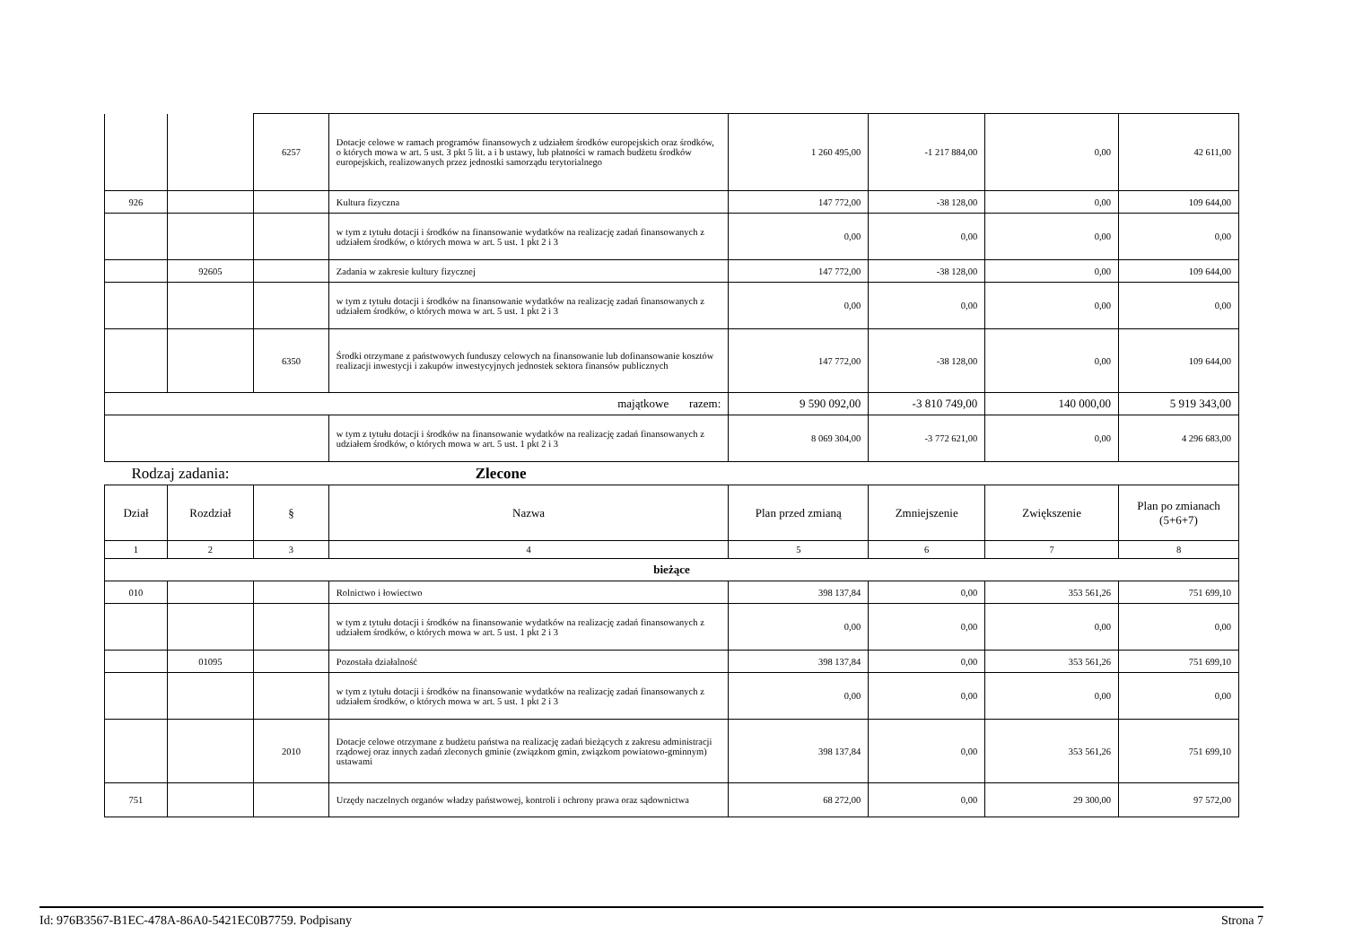| | | 6257 | Dotacje celowe w ramach programów finansowych z udziałem środków europejskich oraz środków, o których mowa w art. 5 ust. 3 pkt 5 lit. a i b ustawy, lub płatności w ramach budżetu środków europejskich, realizowanych przez jednostki samorządu terytorialnego | 1 260 495,00 | -1 217 884,00 | 0,00 | 42 611,00 |
| 926 | | | Kultura fizyczna | 147 772,00 | -38 128,00 | 0,00 | 109 644,00 |
| | | | w tym z tytułu dotacji i środków na finansowanie wydatków na realizację zadań finansowanych z udziałem środków, o których mowa w art. 5 ust. 1 pkt 2 i 3 | 0,00 | 0,00 | 0,00 | 0,00 |
| | 92605 | | Zadania w zakresie kultury fizycznej | 147 772,00 | -38 128,00 | 0,00 | 109 644,00 |
| | | | w tym z tytułu dotacji i środków na finansowanie wydatków na realizację zadań finansowanych z udziałem środków, o których mowa w art. 5 ust. 1 pkt 2 i 3 | 0,00 | 0,00 | 0,00 | 0,00 |
| | | 6350 | Środki otrzymane z państwowych funduszy celowych na finansowanie lub dofinansowanie kosztów realizacji inwestycji i zakupów inwestycyjnych jednostek sektora finansów publicznych | 147 772,00 | -38 128,00 | 0,00 | 109 644,00 |
| majątkowe razem: | | | | 9 590 092,00 | -3 810 749,00 | 140 000,00 | 5 919 343,00 |
| | | | w tym z tytułu dotacji i środków na finansowanie wydatków na realizację zadań finansowanych z udziałem środków, o których mowa w art. 5 ust. 1 pkt 2 i 3 | 8 069 304,00 | -3 772 621,00 | 0,00 | 4 296 683,00 |
| Rodzaj zadania: Zlecone | | | | | | | |
| Dział | Rozdział | § | Nazwa | Plan przed zmianą | Zmniejszenie | Zwiększenie | Plan po zmianach (5+6+7) |
| 1 | 2 | 3 | 4 | 5 | 6 | 7 | 8 |
| bieżące | | | | | | | |
| 010 | | | Rolnictwo i łowiectwo | 398 137,84 | 0,00 | 353 561,26 | 751 699,10 |
| | | | w tym z tytułu dotacji i środków na finansowanie wydatków na realizację zadań finansowanych z udziałem środków, o których mowa w art. 5 ust. 1 pkt 2 i 3 | 0,00 | 0,00 | 0,00 | 0,00 |
| | 01095 | | Pozostała działalność | 398 137,84 | 0,00 | 353 561,26 | 751 699,10 |
| | | | w tym z tytułu dotacji i środków na finansowanie wydatków na realizację zadań finansowanych z udziałem środków, o których mowa w art. 5 ust. 1 pkt 2 i 3 | 0,00 | 0,00 | 0,00 | 0,00 |
| | | 2010 | Dotacje celowe otrzymane z budżetu państwa na realizację zadań bieżących z zakresu administracji rządowej oraz innych zadań zleconych gminie (związkom gmin, związkom powiatowo-gminnym) ustawami | 398 137,84 | 0,00 | 353 561,26 | 751 699,10 |
| 751 | | | Urzędy naczelnych organów władzy państwowej, kontroli i ochrony prawa oraz sądownictwa | 68 272,00 | 0,00 | 29 300,00 | 97 572,00 |
Id: 976B3567-B1EC-478A-86A0-5421EC0B7759. Podpisany Strona 7